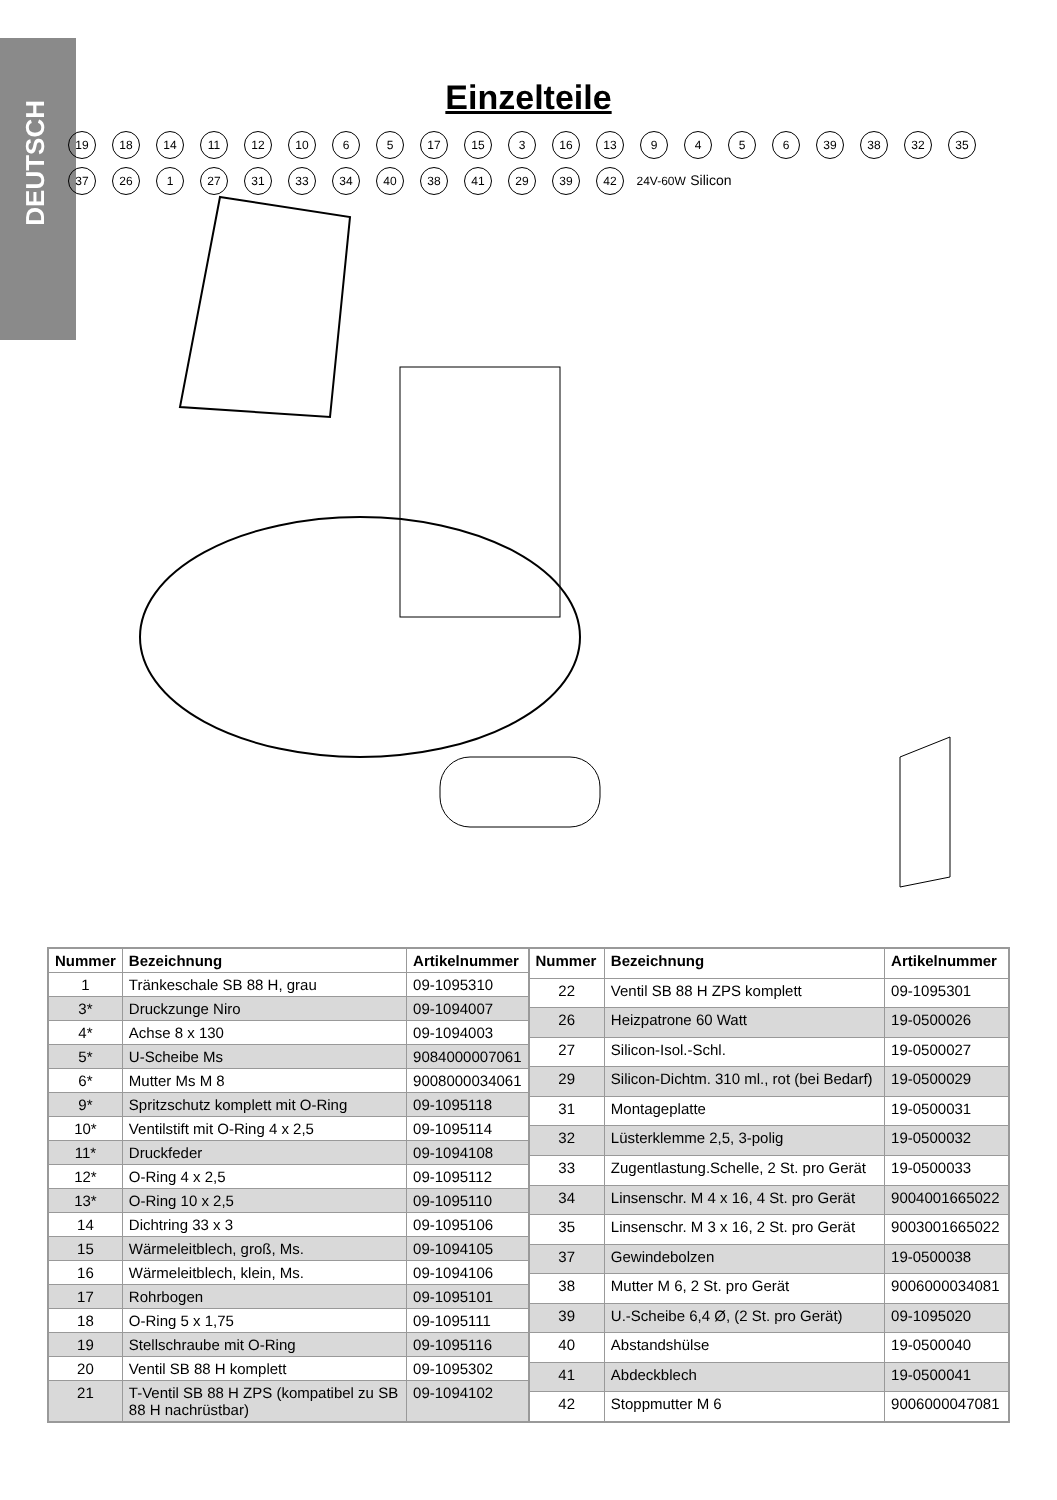DEUTSCH
Einzelteile
19 18 14 11 12 10 6 5 17 15 3 16 13 9456 39 38 32 35 37 26 1 27 31 33 34 40 38 41 29 39 42 24V-60W Silicon
| Nummer | Bezeichnung | Artikelnummer |
| --- | --- | --- |
| 1 | Tränkeschale SB 88 H, grau | 09-1095310 |
| 3* | Druckzunge Niro | 09-1094007 |
| 4* | Achse 8 x 130 | 09-1094003 |
| 5* | U-Scheibe Ms | 9084000007061 |
| 6* | Mutter Ms M 8 | 9008000034061 |
| 9* | Spritzschutz komplett mit O-Ring | 09-1095118 |
| 10* | Ventilstift mit O-Ring 4 x 2,5 | 09-1095114 |
| 11* | Druckfeder | 09-1094108 |
| 12* | O-Ring 4 x 2,5 | 09-1095112 |
| 13* | O-Ring 10 x 2,5 | 09-1095110 |
| 14 | Dichtring 33 x 3 | 09-1095106 |
| 15 | Wärmeleitblech, groß, Ms. | 09-1094105 |
| 16 | Wärmeleitblech, klein, Ms. | 09-1094106 |
| 17 | Rohrbogen | 09-1095101 |
| 18 | O-Ring 5 x 1,75 | 09-1095111 |
| 19 | Stellschraube mit O-Ring | 09-1095116 |
| 20 | Ventil SB 88 H komplett | 09-1095302 |
| 21 | T-Ventil SB 88 H ZPS (kompatibel zu SB 88 H nachrüstbar) | 09-1094102 |
| Nummer | Bezeichnung | Artikelnummer |
| --- | --- | --- |
| 22 | Ventil SB 88 H ZPS komplett | 09-1095301 |
| 26 | Heizpatrone 60 Watt | 19-0500026 |
| 27 | Silicon-Isol.-Schl. | 19-0500027 |
| 29 | Silicon-Dichtm. 310 ml., rot (bei Bedarf) | 19-0500029 |
| 31 | Montageplatte | 19-0500031 |
| 32 | Lüsterklemme 2,5, 3-polig | 19-0500032 |
| 33 | Zugentlastung.Schelle, 2 St. pro Gerät | 19-0500033 |
| 34 | Linsenschr. M 4 x 16, 4 St. pro Gerät | 9004001665022 |
| 35 | Linsenschr. M 3 x 16, 2 St. pro Gerät | 9003001665022 |
| 37 | Gewindebolzen | 19-0500038 |
| 38 | Mutter M 6, 2 St. pro Gerät | 9006000034081 |
| 39 | U.-Scheibe 6,4 Ø, (2 St. pro Gerät) | 09-1095020 |
| 40 | Abstandshülse | 19-0500040 |
| 41 | Abdeckblech | 19-0500041 |
| 42 | Stoppmutter M 6 | 9006000047081 |